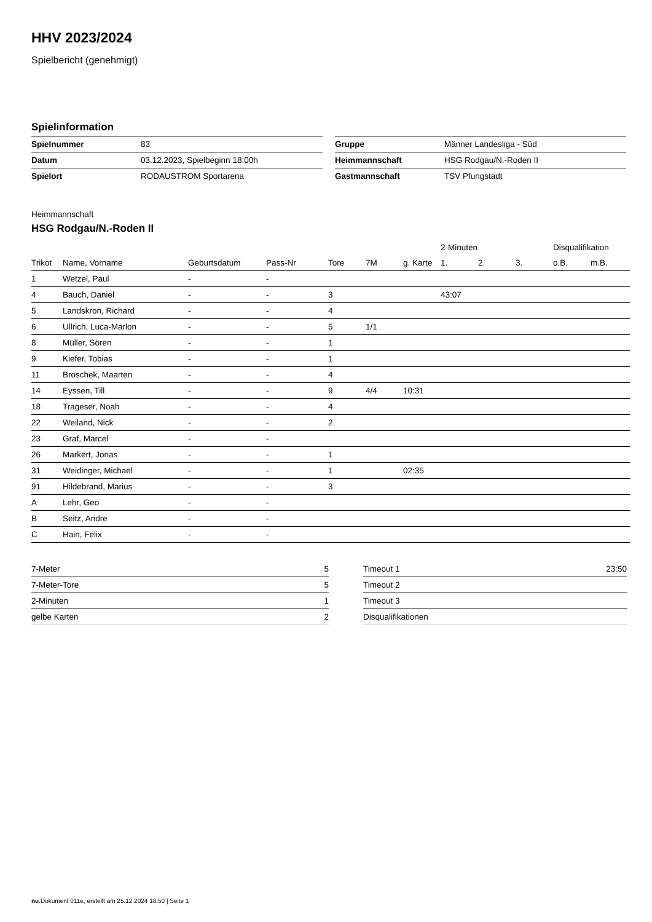HHV 2023/2024
Spielbericht (genehmigt)
Spielinformation
| Spielnummer | 83 |
| Datum | 03.12.2023, Spielbeginn 18:00h |
| Spielort | RODAUSTROM Sportarena |
| Gruppe | Männer Landesliga - Süd |
| Heimmannschaft | HSG Rodgau/N.-Roden II |
| Gastmannschaft | TSV Pfungstadt |
Heimmannschaft
HSG Rodgau/N.-Roden II
| | | | | | | | 2-Minuten | | | Disqualifikation | |
| --- | --- | --- | --- | --- | --- | --- | --- | --- | --- | --- | --- |
| Trikot | Name, Vorname | Geburtsdatum | Pass-Nr | Tore | 7M | g. Karte | 1. | 2. | 3. | o.B. | m.B. |
| 1 | Wetzel, Paul | - | - | | | | | | | | |
| 4 | Bauch, Daniel | - | - | 3 | | | 43:07 | | | | |
| 5 | Landskron, Richard | - | - | 4 | | | | | | | |
| 6 | Ullrich, Luca-Marlon | - | - | 5 | 1/1 | | | | | | |
| 8 | Müller, Sören | - | - | 1 | | | | | | | |
| 9 | Kiefer, Tobias | - | - | 1 | | | | | | | |
| 11 | Broschek, Maarten | - | - | 4 | | | | | | | |
| 14 | Eyssen, Till | - | - | 9 | 4/4 | 10:31 | | | | | |
| 18 | Trageser, Noah | - | - | 4 | | | | | | | |
| 22 | Weiland, Nick | - | - | 2 | | | | | | | |
| 23 | Graf, Marcel | - | - | | | | | | | | |
| 26 | Markert, Jonas | - | - | 1 | | | | | | | |
| 31 | Weidinger, Michael | - | - | 1 | | 02:35 | | | | | |
| 91 | Hildebrand, Marius | - | - | 3 | | | | | | | |
| A | Lehr, Geo | - | - | | | | | | | | |
| B | Seitz, Andre | - | - | | | | | | | | |
| C | Hain, Felix | - | - | | | | | | | | |
| 7-Meter | 5 |
| 7-Meter-Tore | 5 |
| 2-Minuten | 1 |
| gelbe Karten | 2 |
| Timeout 1 | 23:50 |
| Timeout 2 | |
| Timeout 3 | |
| Disqualifikationen | |
nu.Dokument 011e, erstellt am 25.12.2024 18:50 | Seite 1